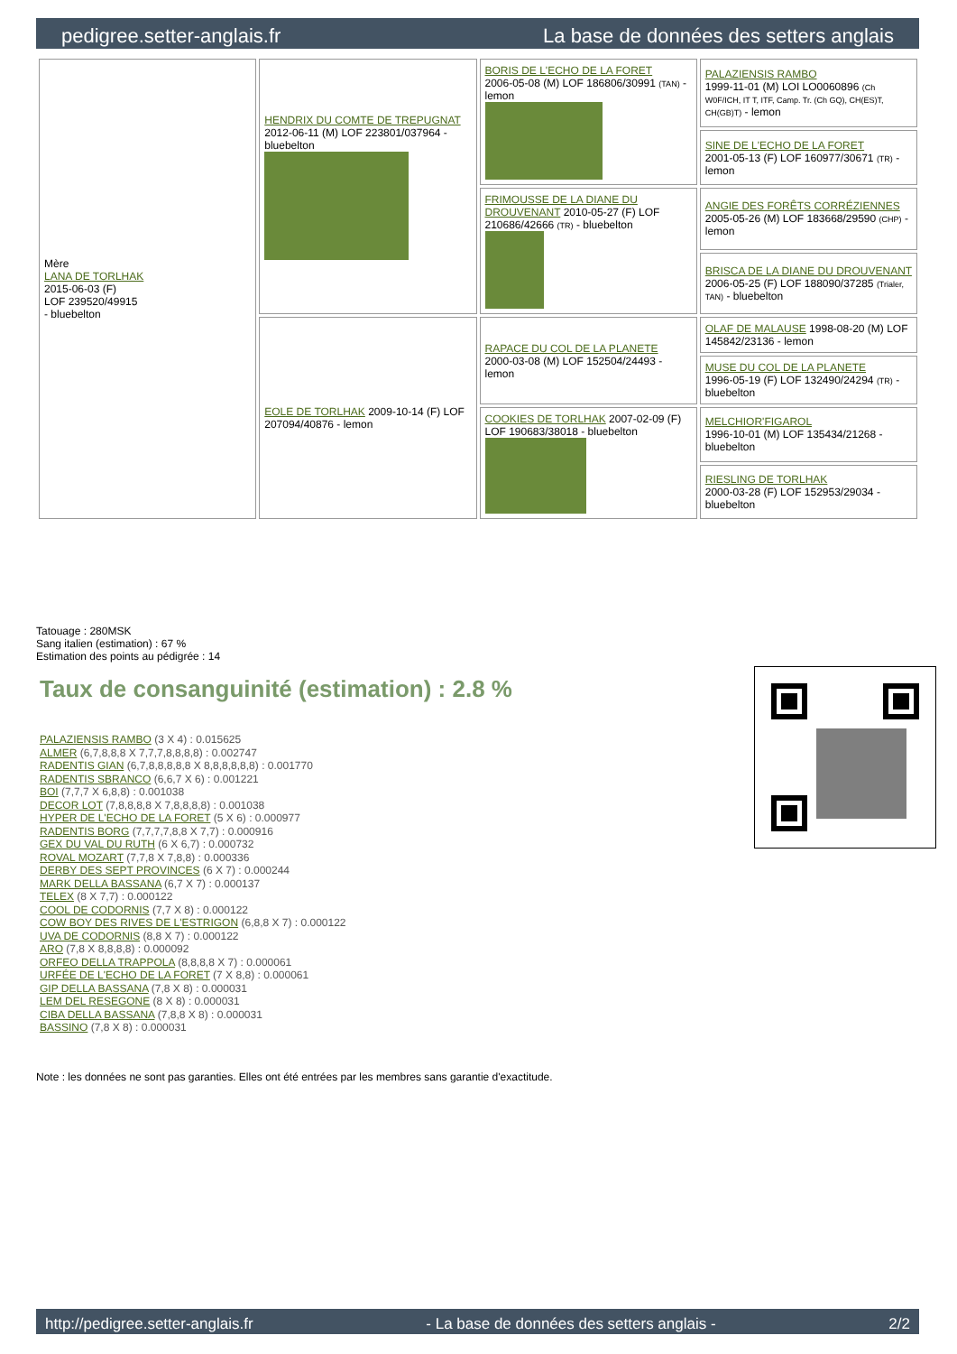pedigree.setter-anglais.fr La base de données des setters anglais
| Mère LANA DE TORLHAK 2015-06-03 (F) LOF 239520/49915 - bluebelton | HENDRIX DU COMTE DE TREPUGNAT 2012-06-11 (M) LOF 223801/037964 - bluebelton | BORIS DE L'ECHO DE LA FORET 2006-05-08 (M) LOF 186806/30991 (TAN) - lemon | PALAZIENSIS RAMBO 1999-11-01 (M) LOI LO0060896 (Ch W0F/ICH, IT T, ITF, Camp. Tr. (Ch GQ), CH(ES)T, CH(GB)T) - lemon |
| | | | SINE DE L'ECHO DE LA FORET 2001-05-13 (F) LOF 160977/30671 (TR) - lemon |
| | | FRIMOUSSE DE LA DIANE DU DROUVENANT 2010-05-27 (F) LOF 210686/42666 (TR) - bluebelton | ANGIE DES FORÊTS CORRÉZIENNES 2005-05-26 (M) LOF 183668/29590 (CHP) - lemon |
| | | | BRISCA DE LA DIANE DU DROUVENANT 2006-05-25 (F) LOF 188090/37285 (Trialer, TAN) - bluebelton |
| | EOLE DE TORLHAK 2009-10-14 (F) LOF 207094/40876 - lemon | RAPACE DU COL DE LA PLANETE 2000-03-08 (M) LOF 152504/24493 - lemon | OLAF DE MALAUSE 1998-08-20 (M) LOF 145842/23136 - lemon |
| | | | MUSE DU COL DE LA PLANETE 1996-05-19 (F) LOF 132490/24294 (TR) - bluebelton |
| | | COOKIES DE TORLHAK 2007-02-09 (F) LOF 190683/38018 - bluebelton | MELCHIOR'FIGAROL 1996-10-01 (M) LOF 135434/21268 - bluebelton |
| | | | RIESLING DE TORLHAK 2000-03-28 (F) LOF 152953/29034 - bluebelton |
Tatouage : 280MSK
Sang italien (estimation) : 67 %
Estimation des points au pédigrée : 14
Taux de consanguinité (estimation) : 2.8 %
PALAZIENSIS RAMBO (3 X 4) : 0.015625
ALMER (6,7,8,8,8 X 7,7,7,8,8,8,8) : 0.002747
RADENTIS GIAN (6,7,8,8,8,8,8 X 8,8,8,8,8,8) : 0.001770
RADENTIS SBRANCO (6,6,7 X 6) : 0.001221
BOI (7,7,7 X 6,8,8) : 0.001038
DECOR LOT (7,8,8,8,8 X 7,8,8,8,8) : 0.001038
HYPER DE L'ECHO DE LA FORET (5 X 6) : 0.000977
RADENTIS BORG (7,7,7,7,8,8 X 7,7) : 0.000916
GEX DU VAL DU RUTH (6 X 6,7) : 0.000732
ROVAL MOZART (7,7,8 X 7,8,8) : 0.000336
DERBY DES SEPT PROVINCES (6 X 7) : 0.000244
MARK DELLA BASSANA (6,7 X 7) : 0.000137
TELEX (8 X 7,7) : 0.000122
COOL DE CODORNIS (7,7 X 8) : 0.000122
COW BOY DES RIVES DE L'ESTRIGON (6,8,8 X 7) : 0.000122
UVA DE CODORNIS (8,8 X 7) : 0.000122
ARO (7,8 X 8,8,8,8) : 0.000092
ORFEO DELLA TRAPPOLA (8,8,8,8 X 7) : 0.000061
URFÉE DE L'ECHO DE LA FORET (7 X 8,8) : 0.000061
GIP DELLA BASSANA (7,8 X 8) : 0.000031
LEM DEL RESEGONE (8 X 8) : 0.000031
CIBA DELLA BASSANA (7,8,8 X 8) : 0.000031
BASSINO (7,8 X 8) : 0.000031
Note : les données ne sont pas garanties. Elles ont été entrées par les membres sans garantie d'exactitude.
http://pedigree.setter-anglais.fr - La base de données des setters anglais - 2/2